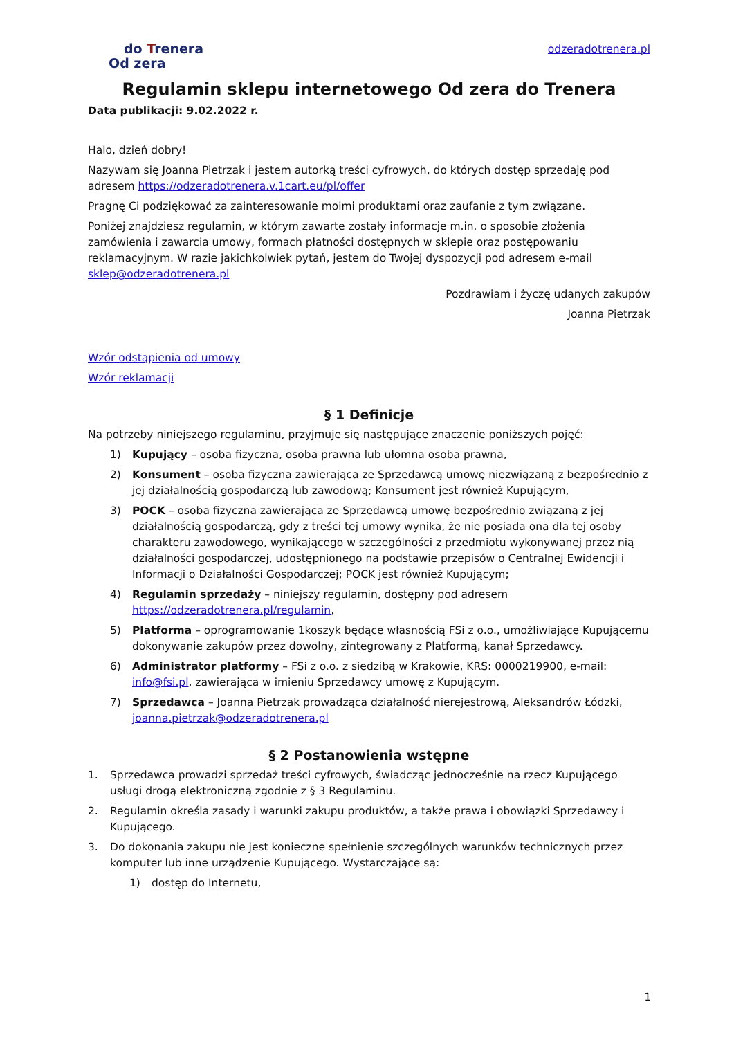do Trenera
Od zera
odzeradotrenera.pl
Regulamin sklepu internetowego Od zera do Trenera
Data publikacji: 9.02.2022 r.
Halo, dzień dobry!
Nazywam się Joanna Pietrzak i jestem autorką treści cyfrowych, do których dostęp sprzedaję pod adresem https://odzeradotrenera.v.1cart.eu/pl/offer
Pragnę Ci podziękować za zainteresowanie moimi produktami oraz zaufanie z tym związane.
Poniżej znajdziesz regulamin, w którym zawarte zostały informacje m.in. o sposobie złożenia zamówienia i zawarcia umowy, formach płatności dostępnych w sklepie oraz postępowaniu reklamacyjnym. W razie jakichkolwiek pytań, jestem do Twojej dyspozycji pod adresem e-mail sklep@odzeradotrenera.pl
Pozdrawiam i życzę udanych zakupów
Joanna Pietrzak
Wzór odstąpienia od umowy
Wzór reklamacji
§ 1 Definicje
Na potrzeby niniejszego regulaminu, przyjmuje się następujące znaczenie poniższych pojęć:
1) Kupujący – osoba fizyczna, osoba prawna lub ułomna osoba prawna,
2) Konsument – osoba fizyczna zawierająca ze Sprzedawcą umowę niezwiązaną z bezpośrednio z jej działalnością gospodarczą lub zawodową; Konsument jest również Kupującym,
3) POCK – osoba fizyczna zawierająca ze Sprzedawcą umowę bezpośrednio związaną z jej działalnością gospodarczą, gdy z treści tej umowy wynika, że nie posiada ona dla tej osoby charakteru zawodowego, wynikającego w szczególności z przedmiotu wykonywanej przez nią działalności gospodarczej, udostępnionego na podstawie przepisów o Centralnej Ewidencji i Informacji o Działalności Gospodarczej; POCK jest również Kupującym;
4) Regulamin sprzedaży – niniejszy regulamin, dostępny pod adresem https://odzeradotrenera.pl/regulamin,
5) Platforma – oprogramowanie 1koszyk będące własnością FSi z o.o., umożliwiające Kupującemu dokonywanie zakupów przez dowolny, zintegrowany z Platformą, kanał Sprzedawcy.
6) Administrator platformy – FSi z o.o. z siedzibą w Krakowie, KRS: 0000219900, e-mail: info@fsi.pl, zawierająca w imieniu Sprzedawcy umowę z Kupującym.
7) Sprzedawca – Joanna Pietrzak prowadząca działalność nierejestrową, Aleksandrów Łódzki, joanna.pietrzak@odzeradotrenera.pl
§ 2 Postanowienia wstępne
1. Sprzedawca prowadzi sprzedaż treści cyfrowych, świadcząc jednocześnie na rzecz Kupującego usługi drogą elektroniczną zgodnie z § 3 Regulaminu.
2. Regulamin określa zasady i warunki zakupu produktów, a także prawa i obowiązki Sprzedawcy i Kupującego.
3. Do dokonania zakupu nie jest konieczne spełnienie szczególnych warunków technicznych przez komputer lub inne urządzenie Kupującego. Wystarczające są:
1) dostęp do Internetu,
1